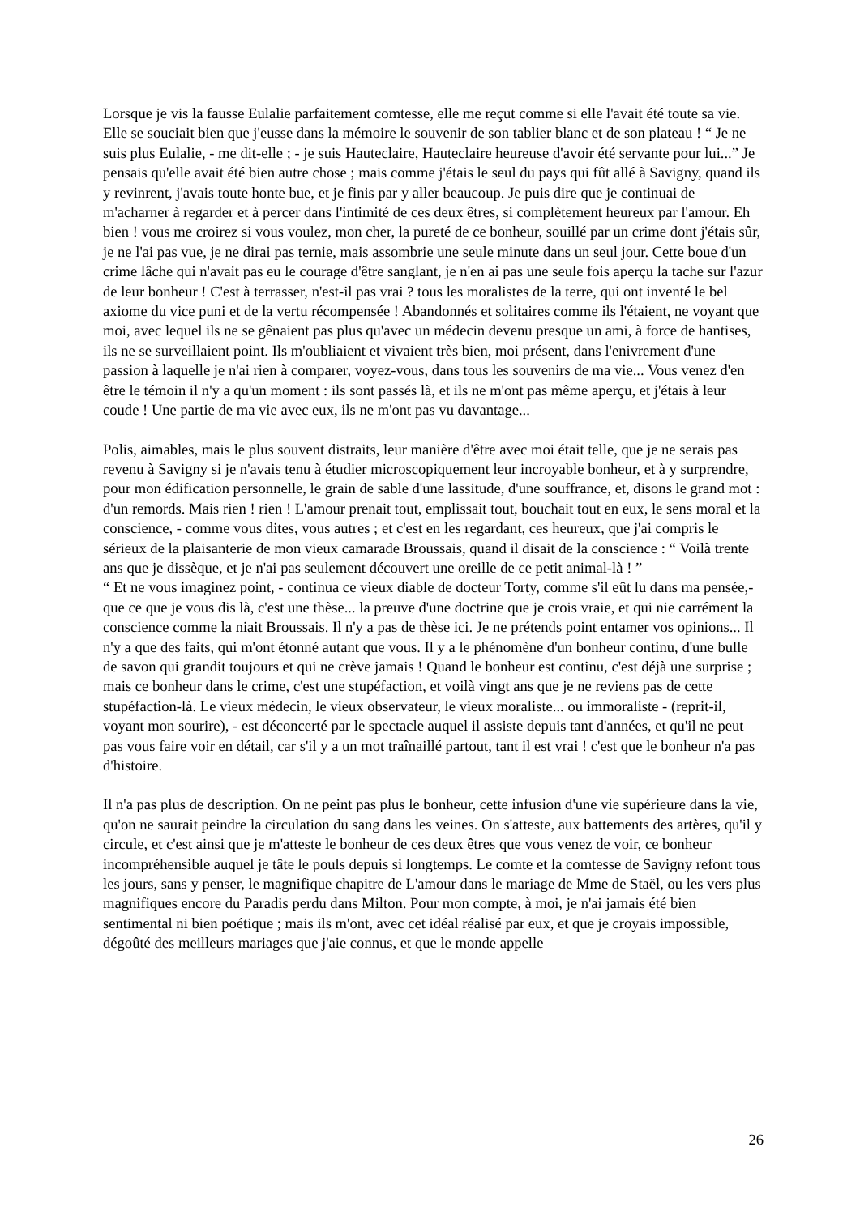Lorsque je vis la fausse Eulalie parfaitement comtesse, elle me reçut comme si elle l'avait été toute sa vie.
Elle se souciait bien que j'eusse dans la mémoire le souvenir de son tablier blanc et de son plateau ! “ Je ne suis plus Eulalie, - me dit-elle ; - je suis Hauteclaire, Hauteclaire heureuse d'avoir été servante pour lui...” Je pensais qu'elle avait été bien autre chose ; mais comme j'étais le seul du pays qui fût allé à Savigny, quand ils y revinrent, j'avais toute honte bue, et je finis par y aller beaucoup. Je puis dire que je continuai de m'acharner à regarder et à percer dans l'intimité de ces deux êtres, si complètement heureux par l'amour. Eh bien ! vous me croirez si vous voulez, mon cher, la pureté de ce bonheur, souillé par un crime dont j'étais sûr, je ne l'ai pas vue, je ne dirai pas ternie, mais assombrie une seule minute dans un seul jour. Cette boue d'un crime lâche qui n'avait pas eu le courage d'être sanglant, je n'en ai pas une seule fois aperçu la tache sur l'azur de leur bonheur ! C'est à terrasser, n'est-il pas vrai ? tous les moralistes de la terre, qui ont inventé le bel axiome du vice puni et de la vertu récompensée ! Abandonnés et solitaires comme ils l'étaient, ne voyant que moi, avec lequel ils ne se gênaient pas plus qu'avec un médecin devenu presque un ami, à force de hantises, ils ne se surveillaient point. Ils m'oubliaient et vivaient très bien, moi présent, dans l'enivrement d'une passion à laquelle je n'ai rien à comparer, voyez-vous, dans tous les souvenirs de ma vie... Vous venez d'en être le témoin il n'y a qu'un moment : ils sont passés là, et ils ne m'ont pas même aperçu, et j'étais à leur coude ! Une partie de ma vie avec eux, ils ne m'ont pas vu davantage...
Polis, aimables, mais le plus souvent distraits, leur manière d'être avec moi était telle, que je ne serais pas revenu à Savigny si je n'avais tenu à étudier microscopiquement leur incroyable bonheur, et à y surprendre, pour mon édification personnelle, le grain de sable d'une lassitude, d'une souffrance, et, disons le grand mot : d'un remords. Mais rien ! rien ! L'amour prenait tout, emplissait tout, bouchait tout en eux, le sens moral et la conscience, - comme vous dites, vous autres ; et c'est en les regardant, ces heureux, que j'ai compris le sérieux de la plaisanterie de mon vieux camarade Broussais, quand il disait de la conscience : “ Voilà trente ans que je dissèque, et je n'ai pas seulement découvert une oreille de ce petit animal-là ! ”
“ Et ne vous imaginez point, - continua ce vieux diable de docteur Torty, comme s'il eût lu dans ma pensée,- que ce que je vous dis là, c'est une thèse... la preuve d'une doctrine que je crois vraie, et qui nie carrément la conscience comme la niait Broussais. Il n'y a pas de thèse ici. Je ne prétends point entamer vos opinions... Il n'y a que des faits, qui m'ont étonné autant que vous. Il y a le phénomène d'un bonheur continu, d'une bulle de savon qui grandit toujours et qui ne crève jamais ! Quand le bonheur est continu, c'est déjà une surprise ; mais ce bonheur dans le crime, c'est une stupéfaction, et voilà vingt ans que je ne reviens pas de cette stupéfaction-là. Le vieux médecin, le vieux observateur, le vieux moraliste... ou immoraliste - (reprit-il, voyant mon sourire), - est déconcerté par le spectacle auquel il assiste depuis tant d'années, et qu'il ne peut pas vous faire voir en détail, car s'il y a un mot traînaillé partout, tant il est vrai ! c'est que le bonheur n'a pas d'histoire.
Il n'a pas plus de description. On ne peint pas plus le bonheur, cette infusion d'une vie supérieure dans la vie, qu'on ne saurait peindre la circulation du sang dans les veines. On s'atteste, aux battements des artères, qu'il y circule, et c'est ainsi que je m'atteste le bonheur de ces deux êtres que vous venez de voir, ce bonheur incompréhensible auquel je tâte le pouls depuis si longtemps. Le comte et la comtesse de Savigny refont tous les jours, sans y penser, le magnifique chapitre de L'amour dans le mariage de Mme de Staël, ou les vers plus magnifiques encore du Paradis perdu dans Milton. Pour mon compte, à moi, je n'ai jamais été bien sentimental ni bien poétique ; mais ils m'ont, avec cet idéal réalisé par eux, et que je croyais impossible, dégoûté des meilleurs mariages que j'aie connus, et que le monde appelle
26